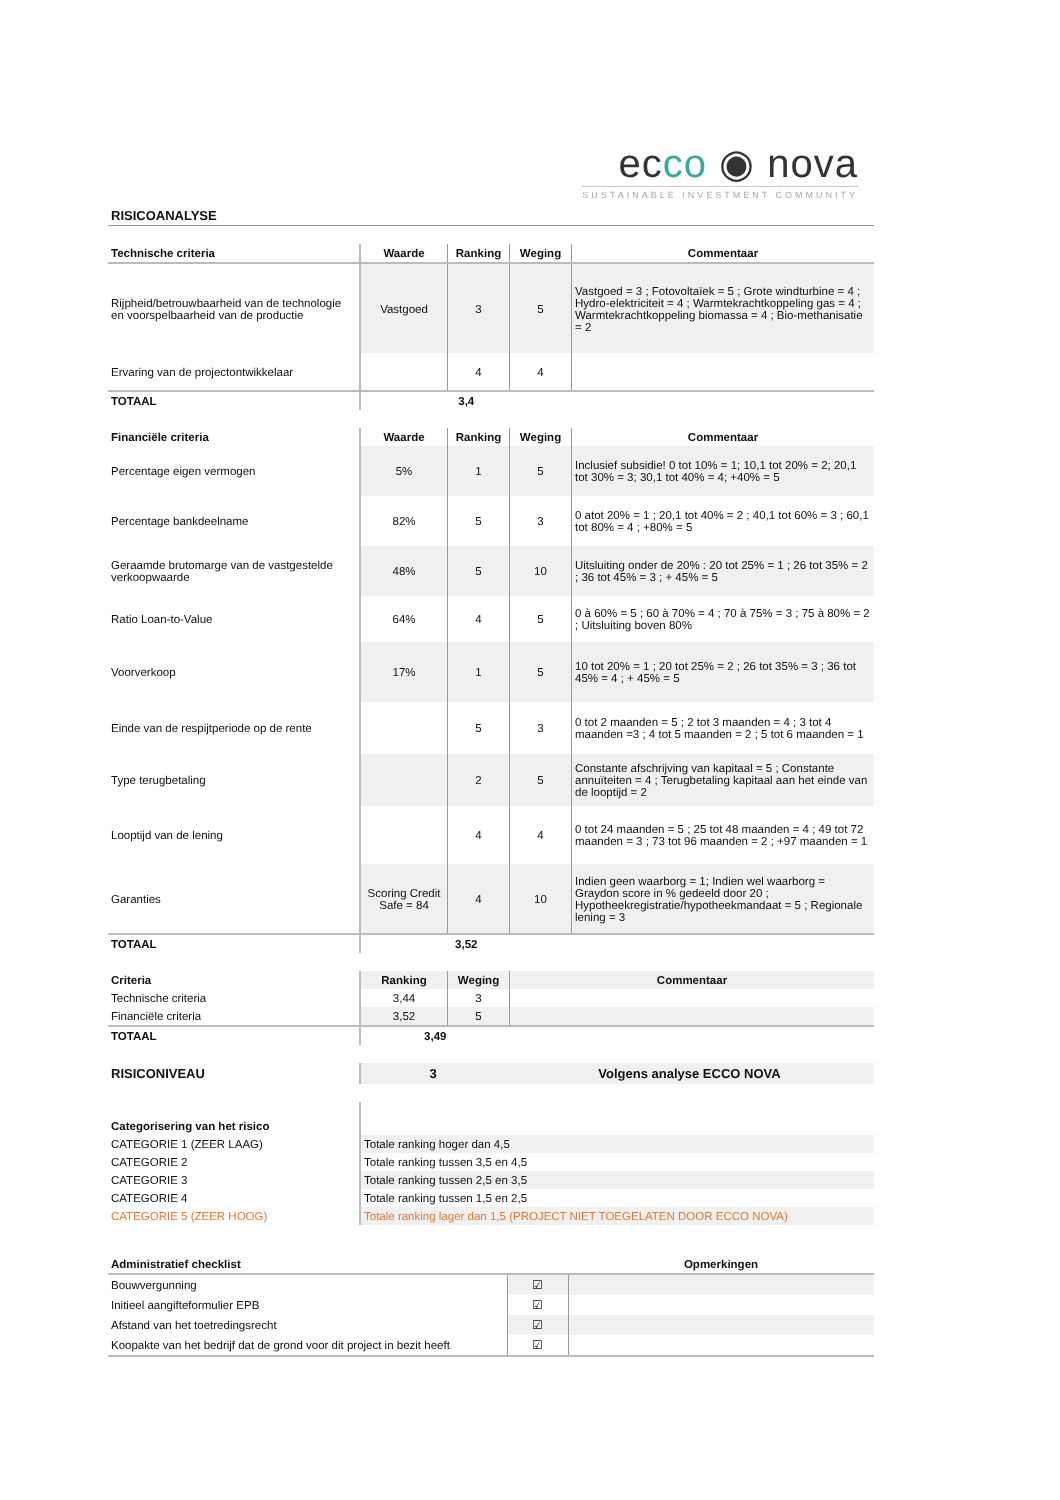ecco ◉ nova
SUSTAINABLE INVESTMENT COMMUNITY
RISICOANALYSE
| Technische criteria | Waarde | Ranking | Weging | Commentaar |
| --- | --- | --- | --- | --- |
| Rijpheid/betrouwbaarheid van de technologie en voorspelbaarheid van de productie | Vastgoed | 3 | 5 | Vastgoed = 3 ; Fotovoltaïek = 5 ; Grote windturbine = 4 ; Hydro-elektriciteit = 4 ; Warmtekrachtkoppeling gas = 4 ; Warmtekrachtkoppeling biomassa = 4 ; Bio-methanisatie = 2 |
| Ervaring van de projectontwikkelaar | | 4 | 4 | |
| TOTAAL | 3,4 | | | |
| Financiële criteria | Waarde | Ranking | Weging | Commentaar |
| --- | --- | --- | --- | --- |
| Percentage eigen vermogen | 5% | 1 | 5 | Inclusief subsidie! 0 tot 10% = 1; 10,1 tot 20% = 2; 20,1 tot 30% = 3; 30,1 tot 40% = 4; +40% = 5 |
| Percentage bankdeelname | 82% | 5 | 3 | 0 atot 20% = 1 ; 20,1 tot 40% = 2 ; 40,1 tot 60% = 3 ; 60,1 tot 80% = 4 ; +80% = 5 |
| Geraamde brutomarge van de vastgestelde verkoopwaarde | 48% | 5 | 10 | Uitsluiting onder de 20% : 20 tot 25% = 1 ; 26 tot 35% = 2 ; 36 tot 45% = 3 ; + 45% = 5 |
| Ratio Loan-to-Value | 64% | 4 | 5 | 0 à 60% = 5 ; 60 à 70% = 4 ; 70 à 75% = 3 ; 75 à 80% = 2 ; Uitsluiting boven 80% |
| Voorverkoop | 17% | 1 | 5 | 10 tot 20% = 1 ; 20 tot 25% = 2 ; 26 tot 35% = 3 ; 36 tot 45% = 4 ; + 45% = 5 |
| Einde van de respijtperiode op de rente | | 5 | 3 | 0 tot 2 maanden = 5 ; 2 tot 3 maanden = 4 ; 3 tot 4 maanden =3 ; 4 tot 5 maanden = 2 ; 5 tot 6 maanden = 1 |
| Type terugbetaling | | 2 | 5 | Constante afschrijving van kapitaal = 5 ; Constante annuïteiten = 4 ; Terugbetaling kapitaal aan het einde van de looptijd = 2 |
| Looptijd van de lening | | 4 | 4 | 0 tot 24 maanden = 5 ; 25 tot 48 maanden = 4 ; 49 tot 72 maanden = 3 ; 73 tot 96 maanden = 2 ; +97 maanden = 1 |
| Garanties | Scoring Credit Safe = 84 | 4 | 10 | Indien geen waarborg = 1; Indien wel waarborg = Graydon score in % gedeeld door 20 ; Hypotheekregistratie/hypotheekmandaat = 5 ; Regionale lening = 3 |
| TOTAAL | 3,52 | | | |
| Criteria | Ranking | Weging | Commentaar |
| --- | --- | --- | --- |
| Technische criteria | 3,44 | 3 | |
| Financiële criteria | 3,52 | 5 | |
| TOTAAL | 3,49 | | |
| RISICONIVEAU | 3 | Volgens analyse ECCO NOVA |
| Categorisering van het risico | |
| CATEGORIE 1 (ZEER LAAG) | Totale ranking hoger dan 4,5 |
| CATEGORIE 2 | Totale ranking tussen 3,5 en 4,5 |
| CATEGORIE 3 | Totale ranking tussen 2,5 en 3,5 |
| CATEGORIE 4 | Totale ranking tussen 1,5 en 2,5 |
| CATEGORIE 5 (ZEER HOOG) | Totale ranking lager dan 1,5 (PROJECT NIET TOEGELATEN DOOR ECCO NOVA) |
| Administratief checklist | | Opmerkingen |
| --- | --- | --- |
| Bouwvergunning | ☑ | |
| Initieel aangifteformulier EPB | ☑ | |
| Afstand van het toetredingsrecht | ☑ | |
| Koopakte van het bedrijf dat de grond voor dit project in bezit heeft | ☑ | |